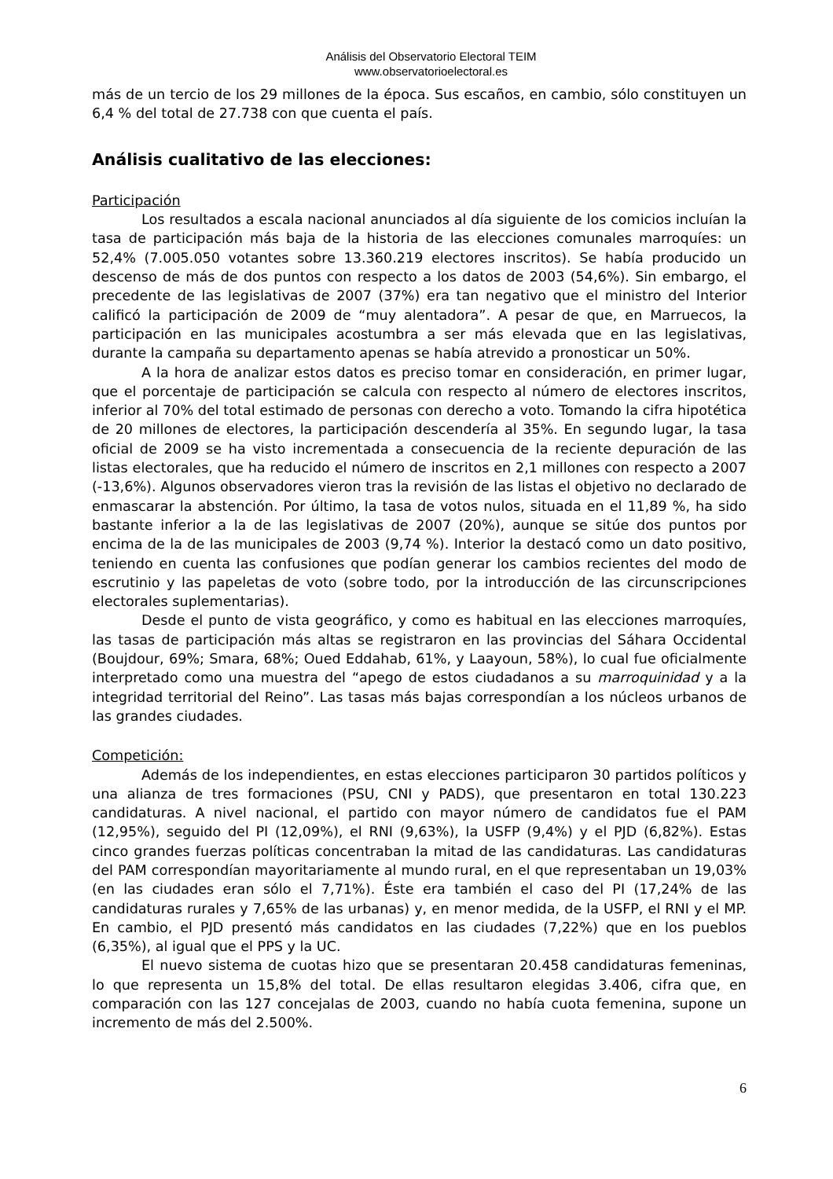Análisis del Observatorio Electoral TEIM
www.observatorioelectoral.es
más de un tercio de los 29 millones de la época. Sus escaños, en cambio, sólo constituyen un 6,4 % del total de 27.738 con que cuenta el país.
Análisis cualitativo de las elecciones:
Participación
Los resultados a escala nacional anunciados al día siguiente de los comicios incluían la tasa de participación más baja de la historia de las elecciones comunales marroquíes: un 52,4% (7.005.050 votantes sobre 13.360.219 electores inscritos). Se había producido un descenso de más de dos puntos con respecto a los datos de 2003 (54,6%). Sin embargo, el precedente de las legislativas de 2007 (37%) era tan negativo que el ministro del Interior calificó la participación de 2009 de “muy alentadora”. A pesar de que, en Marruecos, la participación en las municipales acostumbra a ser más elevada que en las legislativas, durante la campaña su departamento apenas se había atrevido a pronosticar un 50%.
A la hora de analizar estos datos es preciso tomar en consideración, en primer lugar, que el porcentaje de participación se calcula con respecto al número de electores inscritos, inferior al 70% del total estimado de personas con derecho a voto. Tomando la cifra hipotética de 20 millones de electores, la participación descendería al 35%. En segundo lugar, la tasa oficial de 2009 se ha visto incrementada a consecuencia de la reciente depuración de las listas electorales, que ha reducido el número de inscritos en 2,1 millones con respecto a 2007 (-13,6%). Algunos observadores vieron tras la revisión de las listas el objetivo no declarado de enmascarar la abstención. Por último, la tasa de votos nulos, situada en el 11,89 %, ha sido bastante inferior a la de las legislativas de 2007 (20%), aunque se sitúe dos puntos por encima de la de las municipales de 2003 (9,74 %). Interior la destacó como un dato positivo, teniendo en cuenta las confusiones que podían generar los cambios recientes del modo de escrutinio y las papeletas de voto (sobre todo, por la introducción de las circunscripciones electorales suplementarias).
Desde el punto de vista geográfico, y como es habitual en las elecciones marroquíes, las tasas de participación más altas se registraron en las provincias del Sáhara Occidental (Boujdour, 69%; Smara, 68%; Oued Eddahab, 61%, y Laayoun, 58%), lo cual fue oficialmente interpretado como una muestra del “apego de estos ciudadanos a su marroquinidad y a la integridad territorial del Reino”. Las tasas más bajas correspondían a los núcleos urbanos de las grandes ciudades.
Competición:
Además de los independientes, en estas elecciones participaron 30 partidos políticos y una alianza de tres formaciones (PSU, CNI y PADS), que presentaron en total 130.223 candidaturas. A nivel nacional, el partido con mayor número de candidatos fue el PAM (12,95%), seguido del PI (12,09%), el RNI (9,63%), la USFP (9,4%) y el PJD (6,82%). Estas cinco grandes fuerzas políticas concentraban la mitad de las candidaturas. Las candidaturas del PAM correspondían mayoritariamente al mundo rural, en el que representaban un 19,03% (en las ciudades eran sólo el 7,71%). Éste era también el caso del PI (17,24% de las candidaturas rurales y 7,65% de las urbanas) y, en menor medida, de la USFP, el RNI y el MP. En cambio, el PJD presentó más candidatos en las ciudades (7,22%) que en los pueblos (6,35%), al igual que el PPS y la UC.
El nuevo sistema de cuotas hizo que se presentaran 20.458 candidaturas femeninas, lo que representa un 15,8% del total. De ellas resultaron elegidas 3.406, cifra que, en comparación con las 127 concejalas de 2003, cuando no había cuota femenina, supone un incremento de más del 2.500%.
6